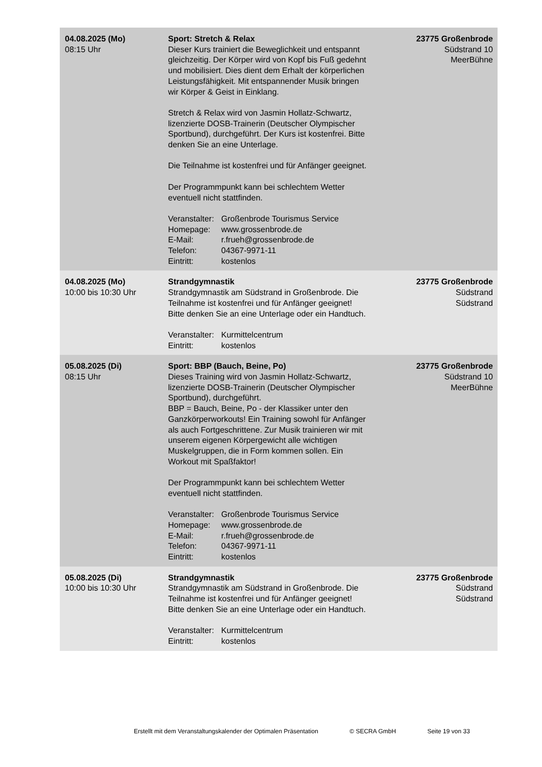| 04.08.2025 (Mo) 08:15 Uhr | Sport: Stretch & Relax Dieser Kurs trainiert die Beweglichkeit und entspannt gleichzeitig. Der Körper wird von Kopf bis Fuß gedehnt und mobilisiert. Dies dient dem Erhalt der körperlichen Leistungsfähigkeit. Mit entspannender Musik bringen wir Körper & Geist in Einklang. Stretch & Relax wird von Jasmin Hollatz-Schwartz, lizenzierte DOSB-Trainerin (Deutscher Olympischer Sportbund), durchgeführt. Der Kurs ist kostenfrei. Bitte denken Sie an eine Unterlage. Die Teilnahme ist kostenfrei und für Anfänger geeignet. Der Programmpunkt kann bei schlechtem Wetter eventuell nicht stattfinden. Veranstalter: Großenbrode Tourismus Service Homepage: www.grossenbrode.de E-Mail: r.frueh@grossenbrode.de Telefon: 04367-9971-11 Eintritt: kostenlos | 23775 Großenbrode Südstrand 10 MeerBühne |
| 04.08.2025 (Mo) 10:00 bis 10:30 Uhr | Strandgymnastik Strandgymnastik am Südstrand in Großenbrode. Die Teilnahme ist kostenfrei und für Anfänger geeignet! Bitte denken Sie an eine Unterlage oder ein Handtuch. Veranstalter: Kurmittelcentrum Eintritt: kostenlos | 23775 Großenbrode Südstrand Südstrand |
| 05.08.2025 (Di) 08:15 Uhr | Sport: BBP (Bauch, Beine, Po) Dieses Training wird von Jasmin Hollatz-Schwartz, lizenzierte DOSB-Trainerin (Deutscher Olympischer Sportbund), durchgeführt. BBP = Bauch, Beine, Po - der Klassiker unter den Ganzkörperworkouts! Ein Training sowohl für Anfänger als auch Fortgeschrittene. Zur Musik trainieren wir mit unserem eigenen Körpergewicht alle wichtigen Muskelgruppen, die in Form kommen sollen. Ein Workout mit Spaßfaktor! Der Programmpunkt kann bei schlechtem Wetter eventuell nicht stattfinden. Veranstalter: Großenbrode Tourismus Service Homepage: www.grossenbrode.de E-Mail: r.frueh@grossenbrode.de Telefon: 04367-9971-11 Eintritt: kostenlos | 23775 Großenbrode Südstrand 10 MeerBühne |
| 05.08.2025 (Di) 10:00 bis 10:30 Uhr | Strandgymnastik Strandgymnastik am Südstrand in Großenbrode. Die Teilnahme ist kostenfrei und für Anfänger geeignet! Bitte denken Sie an eine Unterlage oder ein Handtuch. Veranstalter: Kurmittelcentrum Eintritt: kostenlos | 23775 Großenbrode Südstrand Südstrand |
Erstellt mit dem Veranstaltungskalender der Optimalen Präsentation © SECRA GmbH Seite 19 von 33